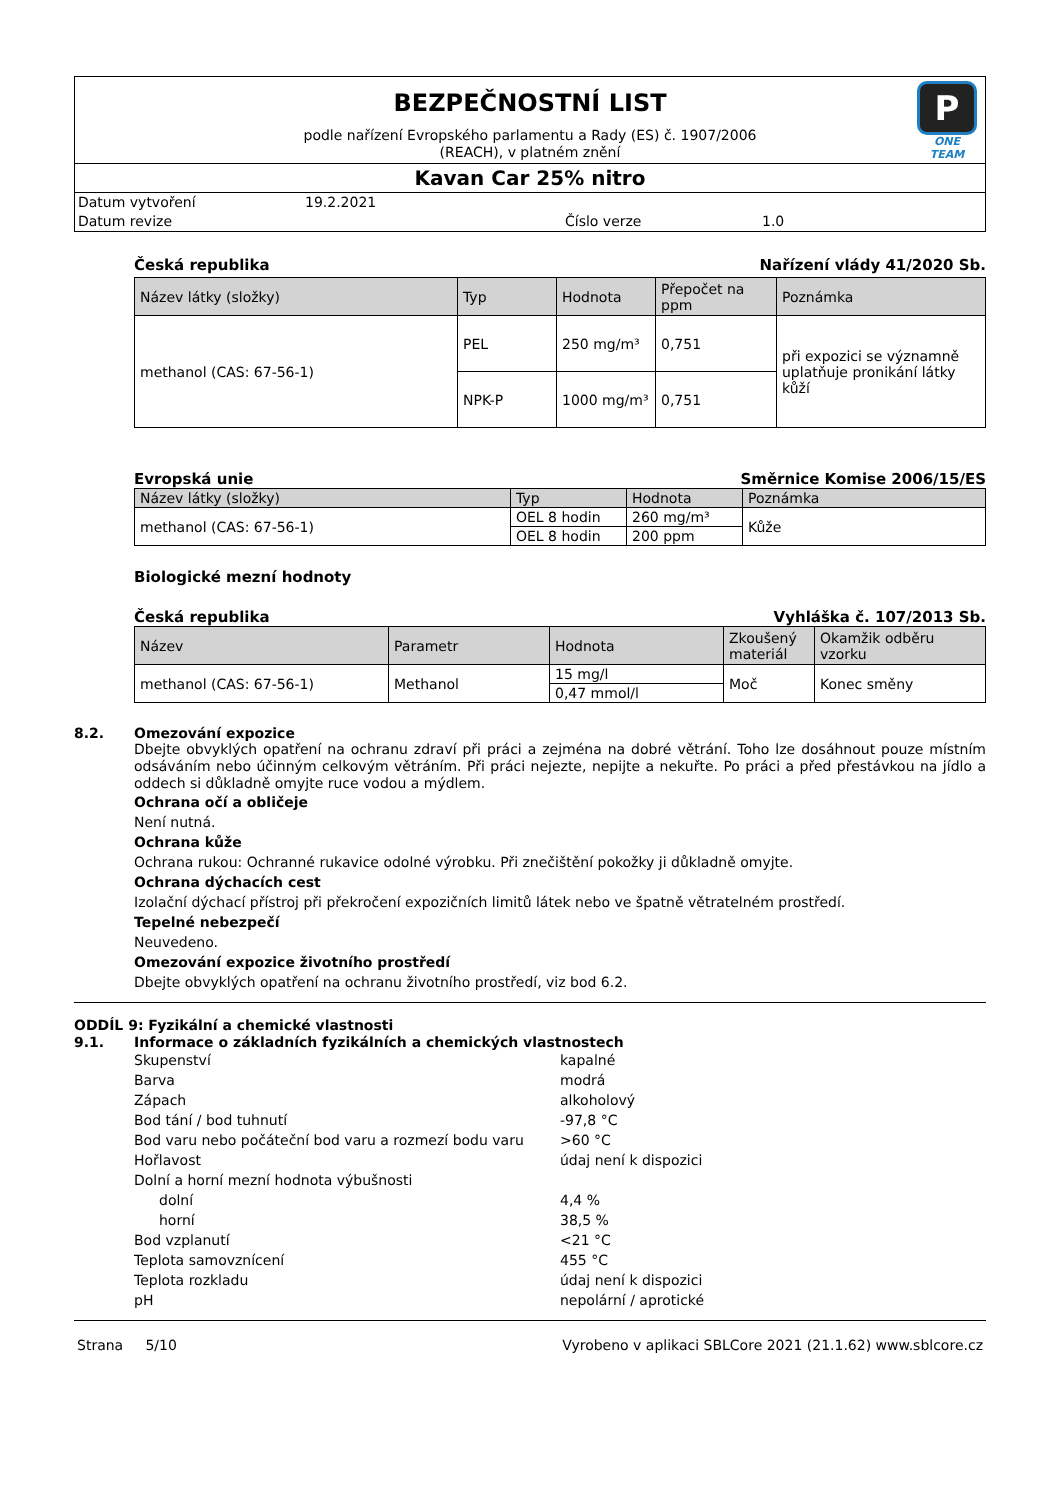P
ONE TEAM
BEZPEČNOSTNÍ LIST
podle nařízení Evropského parlamentu a Rady (ES) č. 1907/2006
(REACH), v platném znění
Kavan Car 25% nitro
Datum vytvoření 19.2.2021
Datum revize Číslo verze 1.0
Česká republika Nařízení vlády 41/2020 Sb.
| Název látky (složky) | Typ | Hodnota | Přepočet na ppm | Poznámka |
| --- | --- | --- | --- | --- |
| methanol (CAS: 67-56-1) | PEL | 250 mg/m³ | 0,751 | při expozici se významně uplatňuje pronikání látky kůží |
| | NPK-P | 1000 mg/m³ | 0,751 | |
Evropská unie Směrnice Komise 2006/15/ES
| Název látky (složky) | Typ | Hodnota | Poznámka |
| --- | --- | --- | --- |
| methanol (CAS: 67-56-1) | OEL 8 hodin | 260 mg/m³ | Kůže |
| | OEL 8 hodin | 200 ppm | |
Biologické mezní hodnoty
Česká republika Vyhláška č. 107/2013 Sb.
| Název | Parametr | Hodnota | Zkoušený materiál | Okamžik odběru vzorku |
| --- | --- | --- | --- | --- |
| methanol (CAS: 67-56-1) | Methanol | 15 mg/l | Moč | Konec směny |
| | | 0,47 mmol/l | | |
8.2. Omezování expozice
Dbejte obvyklých opatření na ochranu zdraví při práci a zejména na dobré větrání. Toho lze dosáhnout pouze místním odsáváním nebo účinným celkovým větráním. Při práci nejezte, nepijte a nekuřte. Po práci a před přestávkou na jídlo a oddech si důkladně omyjte ruce vodou a mýdlem.
Ochrana očí a obličeje
Není nutná.
Ochrana kůže
Ochrana rukou: Ochranné rukavice odolné výrobku. Při znečištění pokožky ji důkladně omyjte.
Ochrana dýchacích cest
Izolační dýchací přístroj při překročení expozičních limitů látek nebo ve špatně větratelném prostředí.
Tepelné nebezpečí
Neuvedeno.
Omezování expozice životního prostředí
Dbejte obvyklých opatření na ochranu životního prostředí, viz bod 6.2.
ODDÍL 9: Fyzikální a chemické vlastnosti
9.1. Informace o základních fyzikálních a chemických vlastnostech
Skupenství kapalné
Barva modrá
Zápach alkoholový
Bod tání / bod tuhnutí -97,8 °C
Bod varu nebo počáteční bod varu a rozmezí bodu varu >60 °C
Hořlavost údaj není k dispozici
Dolní a horní mezní hodnota výbušnosti
dolní 4,4 %
horní 38,5 %
Bod vzplanutí <21 °C
Teplota samovznícení 455 °C
Teplota rozkladu údaj není k dispozici
pH nepolární / aprotické
Strana 5/10 Vyrobeno v aplikaci SBLCore 2021 (21.1.62) www.sblcore.cz